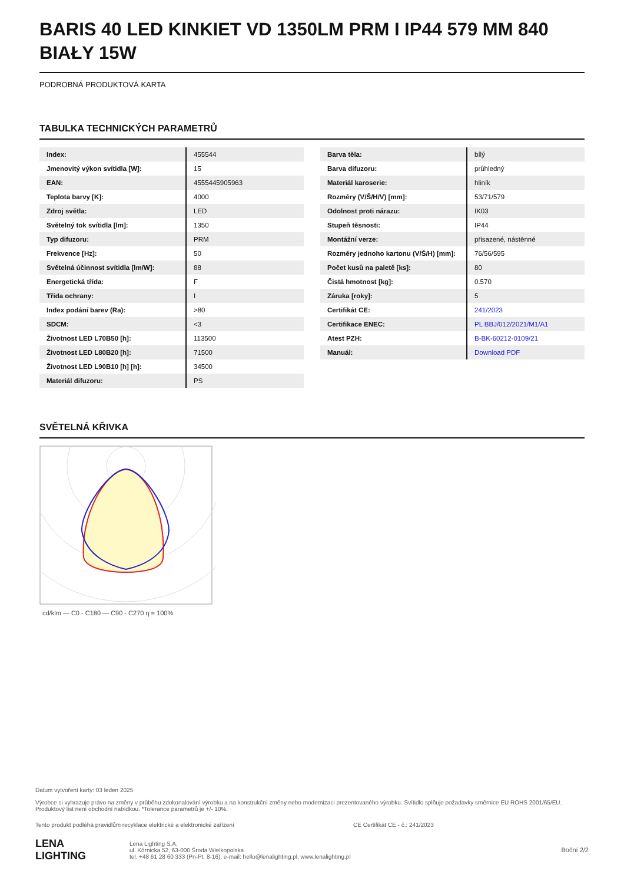BARIS 40 LED KINKIET VD 1350LM PRM I IP44 579 MM 840 BIAŁY 15W
PODROBNÁ PRODUKTOVÁ KARTA
TABULKA TECHNICKÝCH PARAMETRŮ
| Index: | 455544 |
| Jmenovitý výkon svítidla [W]: | 15 |
| EAN: | 4555445905963 |
| Teplota barvy [K]: | 4000 |
| Zdroj světla: | LED |
| Světelný tok svítidla [lm]: | 1350 |
| Typ difuzoru: | PRM |
| Frekvence [Hz]: | 50 |
| Světelná účinnost svítidla [lm/W]: | 88 |
| Energetická třída: | F |
| Třída ochrany: | I |
| Index podání barev (Ra): | >80 |
| SDCM: | <3 |
| Životnost LED L70B50 [h]: | 113500 |
| Životnost LED L80B20 [h]: | 71500 |
| Životnost LED L90B10 [h] [h]: | 34500 |
| Materiál difuzoru: | PS |
| Barva těla: | bílý |
| Barva difuzoru: | průhledný |
| Materiál karoserie: | hliník |
| Rozměry (V/Š/H/V) [mm]: | 53/71/579 |
| Odolnost proti nárazu: | IK03 |
| Stupeň těsnosti: | IP44 |
| Montážní verze: | přisazené, nástěnné |
| Rozměry jednoho kartonu (V/Š/H) [mm]: | 76/56/595 |
| Počet kusů na paletě [ks]: | 80 |
| Čistá hmotnost [kg]: | 0.570 |
| Záruka [roky]: | 5 |
| Certifikát CE: | 241/2023 |
| Certifikace ENEC: | PL BBJ/012/2021/M1/A1 |
| Atest PZH: | B-BK-60212-0109/21 |
| Manuál: | Download PDF |
SVĚTELNÁ KŘIVKA
cd/klm — C0 - C180 — C90 - C270 η = 100%
Datum vytvoření karty: 03 leden 2025
Výrobce si vyhrazuje právo na změny v průběhu zdokonalování výrobku a na konstrukční změny nebo modernizaci prezentovaného výrobku. Svítidlo splňuje požadavky směrnice EU ROHS 2001/65/EU. Produktový list není obchodní nabídkou. *Tolerance parametrů je +/- 10%.
Tento produkt podléhá pravidlům recyklace elektrické a elektronické zařízení CE Certifikát CE - č.: 241/2023
LENA
LIGHTING
Lena Lighting S.A.
ul. Kórnicka 52, 63-000 Środa Wielkopolska
tel. +48 61 28 60 333 (Pn-Pt, 8-16), e-mail: hello@lenalighting.pl, www.lenalighting.pl
Boční 2/2